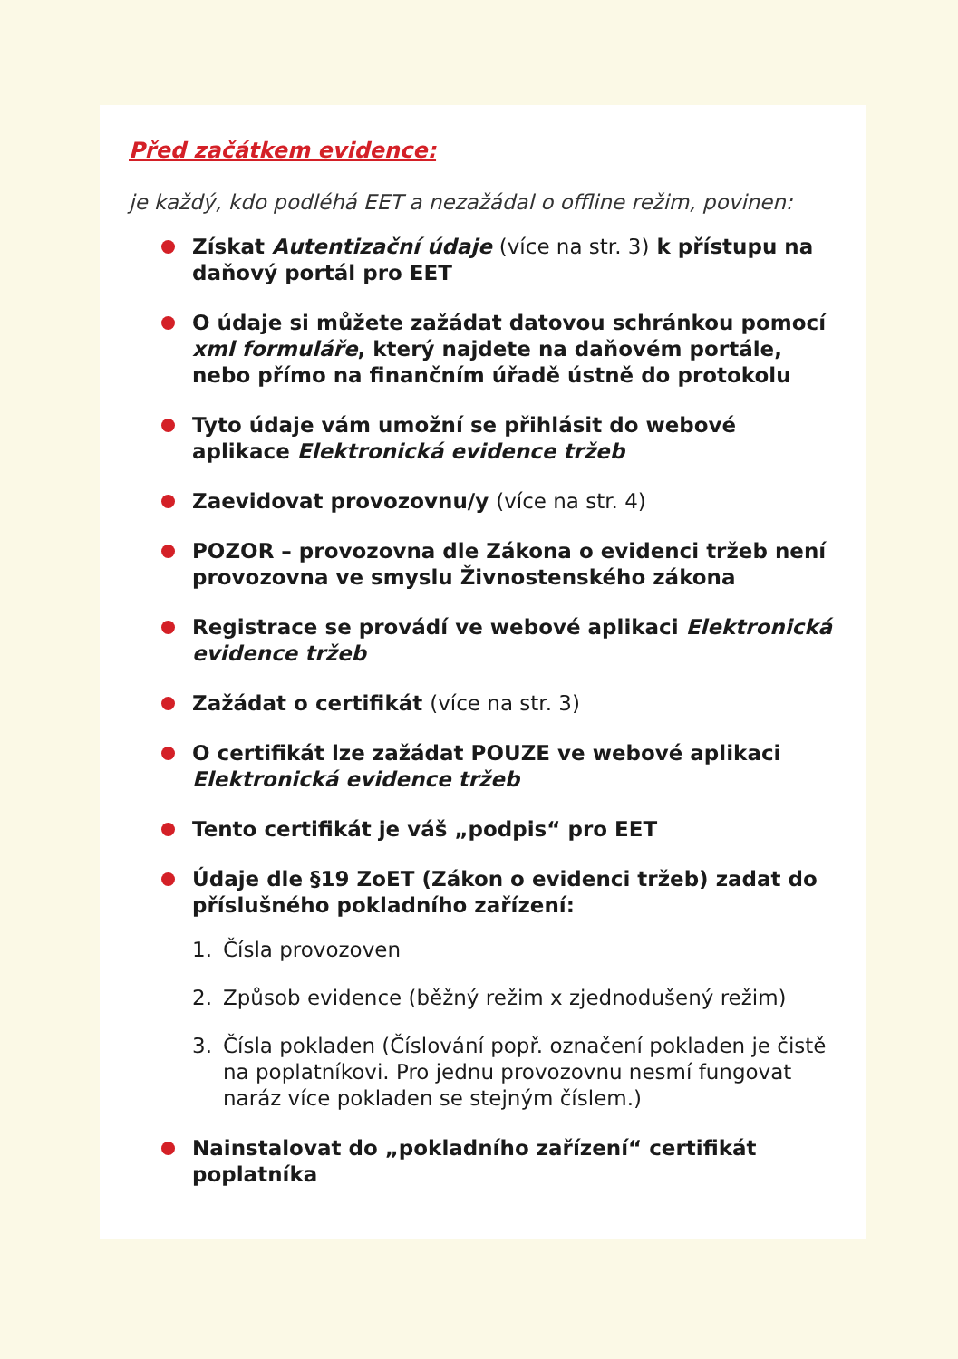Před začátkem evidence:
je každý, kdo podléhá EET a nezažádal o offline režim, povinen:
Získat Autentizační údaje (více na str. 3) k přístupu na daňový portál pro EET
O údaje si můžete zažádat datovou schránkou pomocí xml formuláře, který najdete na daňovém portále, nebo přímo na finančním úřadě ústně do protokolu
Tyto údaje vám umožní se přihlásit do webové aplikace Elektronická evidence tržeb
Zaevidovat provozovnu/y (více na str. 4)
POZOR – provozovna dle Zákona o evidenci tržeb není provozovna ve smyslu Živnostenského zákona
Registrace se provádí ve webové aplikaci Elektronická evidence tržeb
Zažádat o certifikát (více na str. 3)
O certifikát lze zažádat POUZE ve webové aplikaci Elektronická evidence tržeb
Tento certifikát je váš „podpis“ pro EET
Údaje dle §19 ZoET (Zákon o evidenci tržeb) zadat do příslušného pokladního zařízení:
1. Čísla provozoven
2. Způsob evidence (běžný režim x zjednodušený režim)
3. Čísla pokladen (Číslování popř. označení pokladen je čistě na poplatníkovi. Pro jednu provozovnu nesmí fungovat naráz více pokladen se stejným číslem.)
Nainstalovat do „pokladního zařízení“ certifikát poplatníka